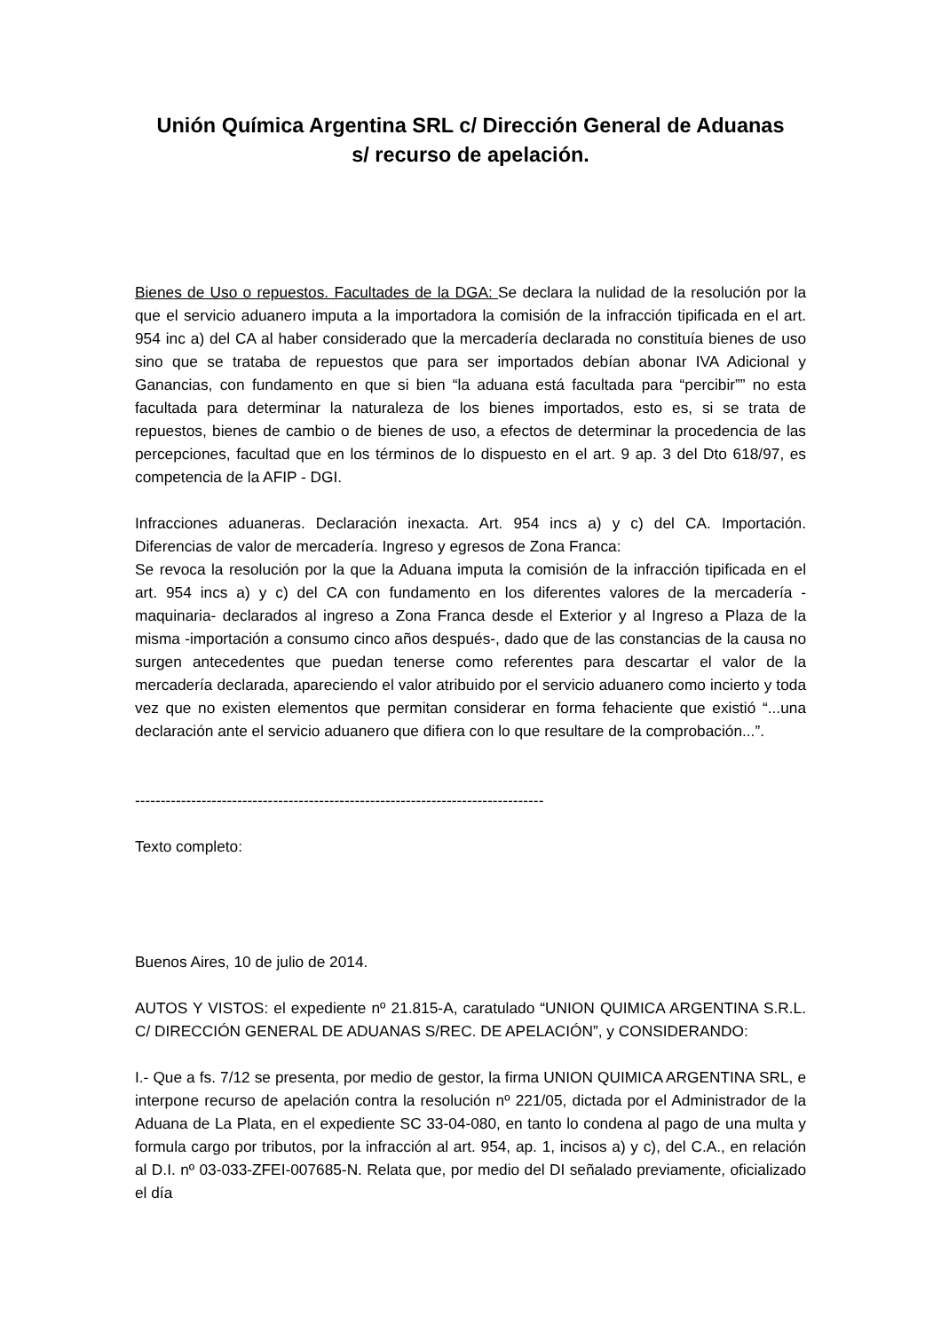Unión Química Argentina SRL c/ Dirección General de Aduanas
s/ recurso de apelación.
Bienes de Uso o repuestos. Facultades de la DGA: Se declara la nulidad de la resolución por la que el servicio aduanero imputa a la importadora la comisión de la infracción tipificada en el art. 954 inc a) del CA al haber considerado que la mercadería declarada no constituía bienes de uso sino que se trataba de repuestos que para ser importados debían abonar IVA Adicional y Ganancias, con fundamento en que si bien “la aduana está facultada para “percibir”” no esta facultada para determinar la naturaleza de los bienes importados, esto es, si se trata de repuestos, bienes de cambio o de bienes de uso, a efectos de determinar la procedencia de las percepciones, facultad que en los términos de lo dispuesto en el art. 9 ap. 3 del Dto 618/97, es competencia de la AFIP - DGI.
Infracciones aduaneras. Declaración inexacta. Art. 954 incs a) y c) del CA. Importación. Diferencias de valor de mercadería. Ingreso y egresos de Zona Franca:
Se revoca la resolución por la que la Aduana imputa la comisión de la infracción tipificada en el art. 954 incs a) y c) del CA con fundamento en los diferentes valores de la mercadería -maquinaria- declarados al ingreso a Zona Franca desde el Exterior y al Ingreso a Plaza de la misma -importación a consumo cinco años después-, dado que de las constancias de la causa no surgen antecedentes que puedan tenerse como referentes para descartar el valor de la mercadería declarada, apareciendo el valor atribuido por el servicio aduanero como incierto y toda vez que no existen elementos que permitan considerar en forma fehaciente que existió “...una declaración ante el servicio aduanero que difiera con lo que resultare de la comprobación...”.
--------------------------------------------------------------------------------
Texto completo:
Buenos Aires, 10 de julio de 2014.
AUTOS Y VISTOS: el expediente nº 21.815-A, caratulado “UNION QUIMICA ARGENTINA S.R.L. C/ DIRECCIÓN GENERAL DE ADUANAS S/REC. DE APELACIÓN”, y CONSIDERANDO:
I.- Que a fs. 7/12 se presenta, por medio de gestor, la firma UNION QUIMICA ARGENTINA SRL, e interpone recurso de apelación contra la resolución nº 221/05, dictada por el Administrador de la Aduana de La Plata, en el expediente SC 33-04-080, en tanto lo condena al pago de una multa y formula cargo por tributos, por la infracción al art. 954, ap. 1, incisos a) y c), del C.A., en relación al D.I. nº 03-033-ZFEI-007685-N. Relata que, por medio del DI señalado previamente, oficializado el día